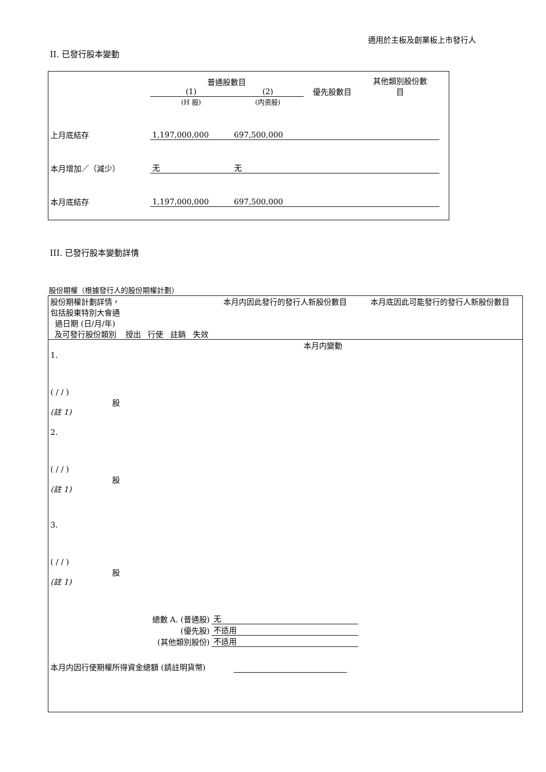適用於主板及創業板上市發行人
II. 已發行股本變動
| | 普通股數目 | | 優先股數目 | 其他類別股份數 目 |
| | (1) | (2) | | |
| | (H 股) | (内资股) | | |
| 上月底結存 | 1,197,000,000 | 697,500,000 | | |
| 本月增加／（減少） | 无 | 无 | | |
| 本月底結存 | 1,197,000,000 | 697,500,000 | | |
III. 已發行股本變動詳情
股份期權（根據發行人的股份期權計劃）
| 股份期權計劃詳情，包括股東特別大會通過日期 (日/月/年) 及可發行股份類別 | 授出 | 行使 | 註銷 | 失效 | 本月内因此發行的發行人新股份數目 | 本月底因此可能發行的發行人新股份數目 |
| 本月内變動 | | | | | | |
| 1. ( / / ) 股 (註 1) | | | | | | |
| 2. ( / / ) 股 (註 1) | | | | | | |
| 3. ( / / ) 股 (註 1) | | | | | | |
| 總數 A. (普通股) | | | | | 无 | |
| (優先股) | | | | | 不适用 | |
| (其他類別股份) | | | | | 不适用 | |
| 本月内因行使期權所得資金總額 (請註明貨幣) | | | | | | |